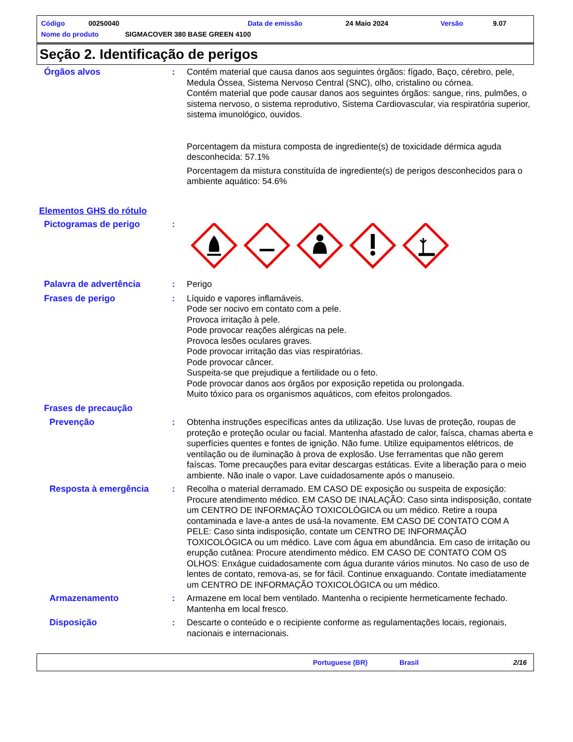Código 00250040 Data de emissão 24 Maio 2024 Versão 9.07
Nome do produto SIGMACOVER 380 BASE GREEN 4100
Seção 2. Identificação de perigos
Órgãos alvos : Contém material que causa danos aos seguintes órgãos: fígado, Baço, cérebro, pele, Medula Óssea, Sistema Nervoso Central (SNC), olho, cristalino ou córnea.
Contém material que pode causar danos aos seguintes órgãos: sangue, rins, pulmões, o sistema nervoso, o sistema reprodutivo, Sistema Cardiovascular, via respiratória superior, sistema imunológico, ouvidos.
Porcentagem da mistura composta de ingrediente(s) de toxicidade dérmica aguda desconhecida: 57.1%
Porcentagem da mistura constituída de ingrediente(s) de perigos desconhecidos para o ambiente aquático: 54.6%
Elementos GHS do rótulo
Pictogramas de perigo :
Palavra de advertência : Perigo
Frases de perigo : Líquido e vapores inflamáveis.
Pode ser nocivo em contato com a pele.
Provoca irritação à pele.
Pode provocar reações alérgicas na pele.
Provoca lesões oculares graves.
Pode provocar irritação das vias respiratórias.
Pode provocar câncer.
Suspeita-se que prejudique a fertilidade ou o feto.
Pode provocar danos aos órgãos por exposição repetida ou prolongada.
Muito tóxico para os organismos aquáticos, com efeitos prolongados.
Frases de precaução
Prevenção : Obtenha instruções específicas antes da utilização. Use luvas de proteção, roupas de proteção e proteção ocular ou facial. Mantenha afastado de calor, faísca, chamas aberta e superfícies quentes e fontes de ignição. Não fume. Utilize equipamentos elétricos, de ventilação ou de iluminação à prova de explosão. Use ferramentas que não gerem faíscas. Tome precauções para evitar descargas estáticas. Evite a liberação para o meio ambiente. Não inale o vapor. Lave cuidadosamente após o manuseio.
Resposta à emergência : Recolha o material derramado. EM CASO DE exposição ou suspeita de exposição: Procure atendimento médico. EM CASO DE INALAÇÃO: Caso sinta indisposição, contate um CENTRO DE INFORMAÇÃO TOXICOLÓGICA ou um médico. Retire a roupa contaminada e lave-a antes de usá-la novamente. EM CASO DE CONTATO COM A PELE: Caso sinta indisposição, contate um CENTRO DE INFORMAÇÃO TOXICOLÓGICA ou um médico. Lave com água em abundância. Em caso de irritação ou erupção cutânea: Procure atendimento médico. EM CASO DE CONTATO COM OS OLHOS: Enxágue cuidadosamente com água durante vários minutos. No caso de uso de lentes de contato, remova-as, se for fácil. Continue enxaguando. Contate imediatamente um CENTRO DE INFORMAÇÃO TOXICOLÓGICA ou um médico.
Armazenamento : Armazene em local bem ventilado. Mantenha o recipiente hermeticamente fechado. Mantenha em local fresco.
Disposição : Descarte o conteúdo e o recipiente conforme as regulamentações locais, regionais, nacionais e internacionais.
Portuguese (BR) Brasil 2/16